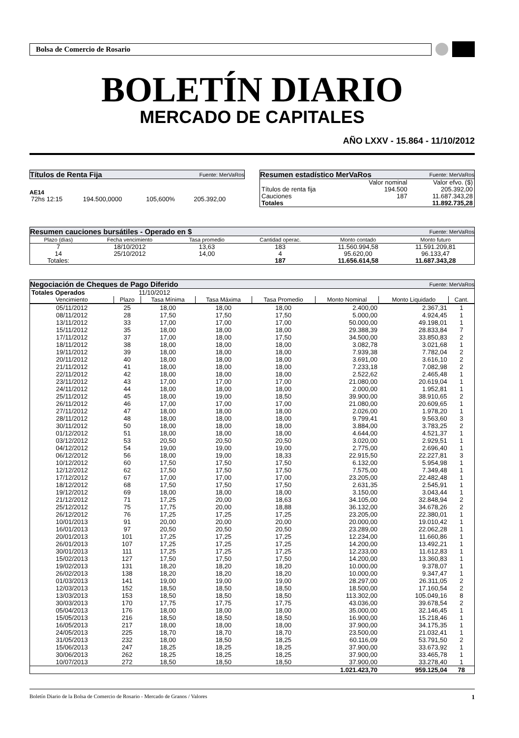Bolsa de Comercio de Rosario
BOLETÍN DIARIO
MERCADO DE CAPITALES
AÑO LXXV - 15.864 - 11/10/2012
Títulos de Renta Fija Fuente: MerVaRos
AE14
| 72hs 12:15 | 194.500,0000 | 105,600% | 205.392,00 |
Resumen estadístico MerVaRos Fuente: MerVaRos
| | Valor nominal | Valor efvo. ($) |
| Títulos de renta fija | 194.500 | 205.392,00 |
| Cauciones | 187 | 11.687.343,28 |
| Totales | | 11.892.735,28 |
Resumen cauciones bursátiles - Operado en $ Fuente: MerVaRos
| Plazo (días) | Fecha vencimiento | Tasa promedio | Cantidad operac. | Monto contado | Monto futuro |
| 7 | 18/10/2012 | 13,63 | 183 | 11.560.994,58 | 11.591.209,81 |
| 14 | 25/10/2012 | 14,00 | 4 | 95.620,00 | 96.133,47 |
| Totales: | | | 187 | 11.656.614,58 | 11.687.343,28 |
Negociación de Cheques de Pago Diferido Fuente: MerVaRos
| Totales Operados | 11/10/2012 | | | | | | |
| Vencimiento | Plazo | Tasa Mínima | Tasa Máxima | Tasa Promedio | Monto Nominal | Monto Liquidado | Cant. |
| 05/11/2012 | 25 | 18,00 | 18,00 | 18,00 | 2.400,00 | 2.367,31 | 1 |
| 08/11/2012 | 28 | 17,50 | 17,50 | 17,50 | 5.000,00 | 4.924,45 | 1 |
| 13/11/2012 | 33 | 17,00 | 17,00 | 17,00 | 50.000,00 | 49.198,01 | 1 |
| 15/11/2012 | 35 | 18,00 | 18,00 | 18,00 | 29.388,39 | 28.833,84 | 7 |
| 17/11/2012 | 37 | 17,00 | 18,00 | 17,50 | 34.500,00 | 33.850,83 | 2 |
| 18/11/2012 | 38 | 18,00 | 18,00 | 18,00 | 3.082,78 | 3.021,68 | 1 |
| 19/11/2012 | 39 | 18,00 | 18,00 | 18,00 | 7.939,38 | 7.782,04 | 2 |
| 20/11/2012 | 40 | 18,00 | 18,00 | 18,00 | 3.691,00 | 3.616,10 | 2 |
| 21/11/2012 | 41 | 18,00 | 18,00 | 18,00 | 7.233,18 | 7.082,98 | 2 |
| 22/11/2012 | 42 | 18,00 | 18,00 | 18,00 | 2.522,62 | 2.465,48 | 1 |
| 23/11/2012 | 43 | 17,00 | 17,00 | 17,00 | 21.080,00 | 20.619,04 | 1 |
| 24/11/2012 | 44 | 18,00 | 18,00 | 18,00 | 2.000,00 | 1.952,81 | 1 |
| 25/11/2012 | 45 | 18,00 | 19,00 | 18,50 | 39.900,00 | 38.910,65 | 2 |
| 26/11/2012 | 46 | 17,00 | 17,00 | 17,00 | 21.080,00 | 20.609,65 | 1 |
| 27/11/2012 | 47 | 18,00 | 18,00 | 18,00 | 2.026,00 | 1.978,20 | 1 |
| 28/11/2012 | 48 | 18,00 | 18,00 | 18,00 | 9.799,41 | 9.563,60 | 3 |
| 30/11/2012 | 50 | 18,00 | 18,00 | 18,00 | 3.884,00 | 3.783,25 | 2 |
| 01/12/2012 | 51 | 18,00 | 18,00 | 18,00 | 4.644,00 | 4.521,37 | 1 |
| 03/12/2012 | 53 | 20,50 | 20,50 | 20,50 | 3.020,00 | 2.929,51 | 1 |
| 04/12/2012 | 54 | 19,00 | 19,00 | 19,00 | 2.775,00 | 2.696,40 | 1 |
| 06/12/2012 | 56 | 18,00 | 19,00 | 18,33 | 22.915,50 | 22.227,81 | 3 |
| 10/12/2012 | 60 | 17,50 | 17,50 | 17,50 | 6.132,00 | 5.954,98 | 1 |
| 12/12/2012 | 62 | 17,50 | 17,50 | 17,50 | 7.575,00 | 7.349,48 | 1 |
| 17/12/2012 | 67 | 17,00 | 17,00 | 17,00 | 23.205,00 | 22.482,48 | 1 |
| 18/12/2012 | 68 | 17,50 | 17,50 | 17,50 | 2.631,35 | 2.545,91 | 1 |
| 19/12/2012 | 69 | 18,00 | 18,00 | 18,00 | 3.150,00 | 3.043,44 | 1 |
| 21/12/2012 | 71 | 17,25 | 20,00 | 18,63 | 34.105,00 | 32.848,94 | 2 |
| 25/12/2012 | 75 | 17,75 | 20,00 | 18,88 | 36.132,00 | 34.678,26 | 2 |
| 26/12/2012 | 76 | 17,25 | 17,25 | 17,25 | 23.205,00 | 22.380,01 | 1 |
| 10/01/2013 | 91 | 20,00 | 20,00 | 20,00 | 20.000,00 | 19.010,42 | 1 |
| 16/01/2013 | 97 | 20,50 | 20,50 | 20,50 | 23.289,00 | 22.062,28 | 1 |
| 20/01/2013 | 101 | 17,25 | 17,25 | 17,25 | 12.234,00 | 11.660,86 | 1 |
| 26/01/2013 | 107 | 17,25 | 17,25 | 17,25 | 14.200,00 | 13.492,21 | 1 |
| 30/01/2013 | 111 | 17,25 | 17,25 | 17,25 | 12.233,00 | 11.612,83 | 1 |
| 15/02/2013 | 127 | 17,50 | 17,50 | 17,50 | 14.200,00 | 13.360,83 | 1 |
| 19/02/2013 | 131 | 18,20 | 18,20 | 18,20 | 10.000,00 | 9.378,07 | 1 |
| 26/02/2013 | 138 | 18,20 | 18,20 | 18,20 | 10.000,00 | 9.347,47 | 1 |
| 01/03/2013 | 141 | 19,00 | 19,00 | 19,00 | 28.297,00 | 26.311,05 | 2 |
| 12/03/2013 | 152 | 18,50 | 18,50 | 18,50 | 18.500,00 | 17.160,54 | 2 |
| 13/03/2013 | 153 | 18,50 | 18,50 | 18,50 | 113.302,00 | 105.049,16 | 8 |
| 30/03/2013 | 170 | 17,75 | 17,75 | 17,75 | 43.036,00 | 39.678,54 | 2 |
| 05/04/2013 | 176 | 18,00 | 18,00 | 18,00 | 35.000,00 | 32.146,45 | 1 |
| 15/05/2013 | 216 | 18,50 | 18,50 | 18,50 | 16.900,00 | 15.218,46 | 1 |
| 16/05/2013 | 217 | 18,00 | 18,00 | 18,00 | 37.900,00 | 34.175,35 | 1 |
| 24/05/2013 | 225 | 18,70 | 18,70 | 18,70 | 23.500,00 | 21.032,41 | 1 |
| 31/05/2013 | 232 | 18,00 | 18,50 | 18,25 | 60.116,09 | 53.791,50 | 2 |
| 15/06/2013 | 247 | 18,25 | 18,25 | 18,25 | 37.900,00 | 33.673,92 | 1 |
| 30/06/2013 | 262 | 18,25 | 18,25 | 18,25 | 37.900,00 | 33.465,78 | 1 |
| 10/07/2013 | 272 | 18,50 | 18,50 | 18,50 | 37.900,00 | 33.278,40 | 1 |
| | | | | | 1.021.423,70 | 959.125,04 | 78 |
Boletín Diario de la Bolsa de Comercio de Rosario - Mercado de Granos / Valores 1